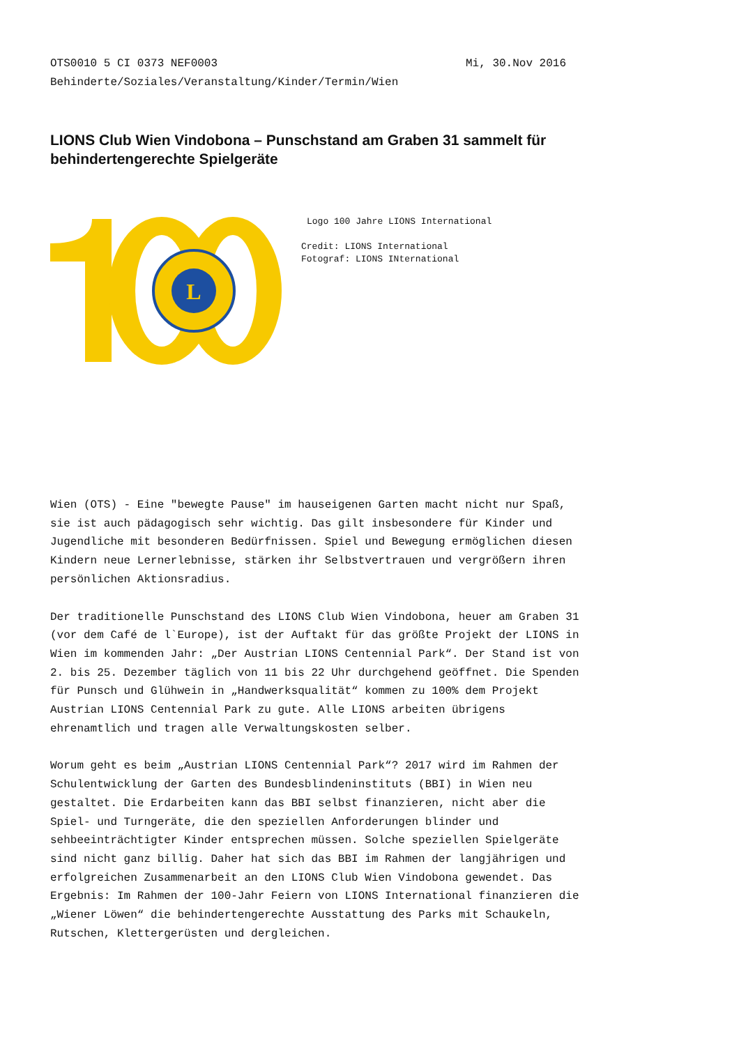OTS0010 5 CI 0373 NEF0003 Mi, 30.Nov 2016
Behinderte/Soziales/Veranstaltung/Kinder/Termin/Wien
LIONS Club Wien Vindobona – Punschstand am Graben 31 sammelt für behindertengerechte Spielgeräte
L
Logo 100 Jahre LIONS International
Credit: LIONS International
Fotograf: LIONS INternational
Wien (OTS) - Eine "bewegte Pause" im hauseigenen Garten macht nicht nur Spaß, sie ist auch pädagogisch sehr wichtig. Das gilt insbesondere für Kinder und Jugendliche mit besonderen Bedürfnissen. Spiel und Bewegung ermöglichen diesen Kindern neue Lernerlebnisse, stärken ihr Selbstvertrauen und vergrößern ihren persönlichen Aktionsradius.
Der traditionelle Punschstand des LIONS Club Wien Vindobona, heuer am Graben 31 (vor dem Café de l`Europe), ist der Auftakt für das größte Projekt der LIONS in Wien im kommenden Jahr: „Der Austrian LIONS Centennial Park“. Der Stand ist von 2. bis 25. Dezember täglich von 11 bis 22 Uhr durchgehend geöffnet. Die Spenden für Punsch und Glühwein in „Handwerksqualität“ kommen zu 100% dem Projekt Austrian LIONS Centennial Park zu gute. Alle LIONS arbeiten übrigens ehrenamtlich und tragen alle Verwaltungskosten selber.
Worum geht es beim „Austrian LIONS Centennial Park“? 2017 wird im Rahmen der Schulentwicklung der Garten des Bundesblindeninstituts (BBI) in Wien neu gestaltet. Die Erdarbeiten kann das BBI selbst finanzieren, nicht aber die Spiel- und Turngeräte, die den speziellen Anforderungen blinder und sehbeeinträchtigter Kinder entsprechen müssen. Solche speziellen Spielgeräte sind nicht ganz billig. Daher hat sich das BBI im Rahmen der langjährigen und erfolgreichen Zusammenarbeit an den LIONS Club Wien Vindobona gewendet. Das Ergebnis: Im Rahmen der 100-Jahr Feiern von LIONS International finanzieren die „Wiener Löwen“ die behindertengerechte Ausstattung des Parks mit Schaukeln, Rutschen, Klettergerüsten und dergleichen.